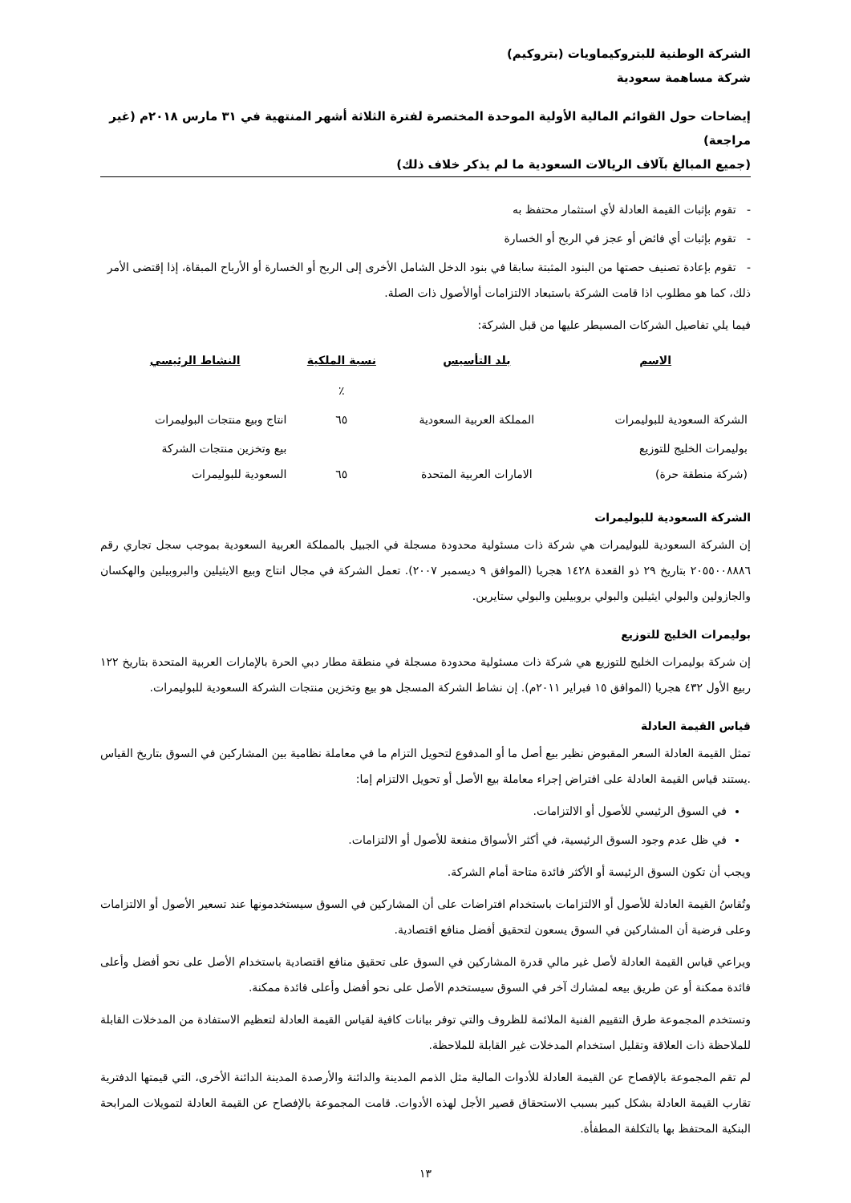الشركة الوطنية للبتروكيماويات (بتروكيم)
شركة مساهمة سعودية
إيضاحات حول القوائم المالية الأولية الموحدة المختصرة لفترة الثلاثة أشهر المنتهية في ٣١ مارس ٢٠١٨م (غير مراجعة)
(جميع المبالغ بآلاف الريالات السعودية ما لم يذكر خلاف ذلك)
- تقوم بإثبات القيمة العادلة لأي استثمار محتفظ به
- تقوم بإثبات أي فائض أو عجز في الربح أو الخسارة
- تقوم بإعادة تصنيف حصتها من البنود المثبتة سابقا في بنود الدخل الشامل الأخرى إلى الربح أو الخسارة أو الأرباح المبقاة، إذا إقتضى الأمر ذلك، كما هو مطلوب اذا قامت الشركة باستبعاد الالتزامات أوالأصول ذات الصلة.
فيما يلي تفاصيل الشركات المسيطر عليها من قبل الشركة:
| الاسم | بلد التأسيس | نسبة الملكية | النشاط الرئيسي |
| --- | --- | --- | --- |
| | | ٪ | |
| الشركة السعودية للبوليمرات | المملكة العربية السعودية | ٦٥ | انتاج وبيع منتجات البوليمرات |
| بوليمرات الخليج للتوزيع (شركة منطقة حرة) | الامارات العربية المتحدة | ٦٥ | بيع وتخزين منتجات الشركة السعودية للبوليمرات |
الشركة السعودية للبوليمرات
إن الشركة السعودية للبوليمرات هي شركة ذات مسئولية محدودة مسجلة في الجبيل بالمملكة العربية السعودية بموجب سجل تجاري رقم ٢٠٥٥٠٠٨٨٨٦ بتاريخ ٢٩ ذو القعدة ١٤٢٨ هجريا (الموافق ٩ ديسمبر ٢٠٠٧). تعمل الشركة في مجال انتاج وبيع الايثيلين والبروبيلين والهكسان والجازولين والبولي ايثيلين والبولي بروبيلين والبولي ستايرين.
بوليمرات الخليج للتوزيع
إن شركة بوليمرات الخليج للتوزيع هي شركة ذات مسئولية محدودة مسجلة في منطقة مطار دبي الحرة بالإمارات العربية المتحدة بتاريخ ١٢٢ ربيع الأول ٤٣٢ هجريا (الموافق ١٥ فبراير ٢٠١١م). إن نشاط الشركة المسجل هو بيع وتخزين منتجات الشركة السعودية للبوليمرات.
قياس القيمة العادلة
تمثل القيمة العادلة السعر المقبوض نظير بيع أصل ما أو المدفوع لتحويل التزام ما في معاملة نظامية بين المشاركين في السوق بتاريخ القياس .يستند قياس القيمة العادلة على افتراض إجراء معاملة بيع الأصل أو تحويل الالتزام إما:
في السوق الرئيسي للأصول أو الالتزامات.
في ظل عدم وجود السوق الرئيسية، في أكثر الأسواق منفعة للأصول أو الالتزامات.
ويجب أن تكون السوق الرئيسة أو الأكثر فائدة متاحة أمام الشركة.
وتُقاسُ القيمة العادلة للأصول أو الالتزامات باستخدام افتراضات على أن المشاركين في السوق سيستخدمونها عند تسعير الأصول أو الالتزامات وعلى فرضية أن المشاركين في السوق يسعون لتحقيق أفضل منافع اقتصادية.
ويراعي قياس القيمة العادلة لأصل غير مالي قدرة المشاركين في السوق على تحقيق منافع اقتصادية باستخدام الأصل على نحو أفضل وأعلى فائدة ممكنة أو عن طريق بيعه لمشارك آخر في السوق سيستخدم الأصل على نحو أفضل وأعلى فائدة ممكنة.
وتستخدم المجموعة طرق التقييم الفنية الملائمة للظروف والتي توفر بيانات كافية لقياس القيمة العادلة لتعظيم الاستفادة من المدخلات القابلة للملاحظة ذات العلاقة وتقليل استخدام المدخلات غير القابلة للملاحظة.
لم تقم المجموعة بالإفصاح عن القيمة العادلة للأدوات المالية مثل الذمم المدينة والدائنة والأرصدة المدينة الدائنة الأخرى، التي قيمتها الدفترية تقارب القيمة العادلة بشكل كبير بسبب الاستحقاق قصير الأجل لهذه الأدوات. قامت المجموعة بالإفصاح عن القيمة العادلة لتمويلات المرابحة البنكية المحتفظ بها بالتكلفة المطفأة.
١٣